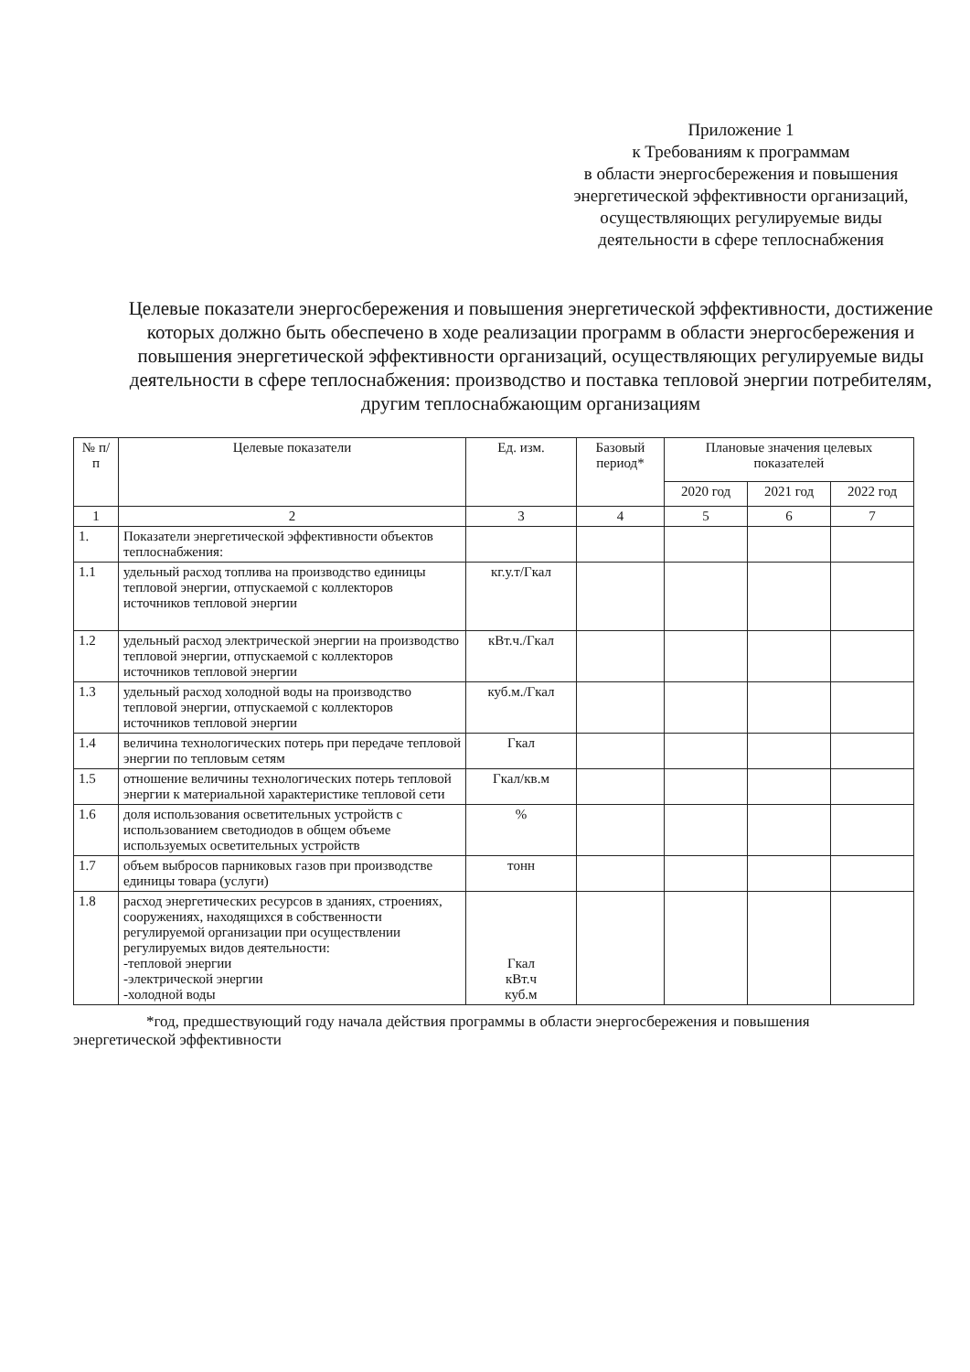Приложение 1
к Требованиям к программам
в области энергосбережения и повышения
энергетической эффективности организаций,
осуществляющих регулируемые виды
деятельности в сфере теплоснабжения
Целевые показатели энергосбережения и повышения энергетической эффективности, достижение которых должно быть обеспечено в ходе реализации программ в области энергосбережения и повышения энергетической эффективности организаций, осуществляющих регулируемые виды деятельности в сфере теплоснабжения: производство и поставка тепловой энергии потребителям, другим теплоснабжающим организациям
| № п/п | Целевые показатели | Ед. изм. | Базовый период* | Плановые значения целевых показателей | | |
| --- | --- | --- | --- | --- | --- | --- |
| | | | | 2020 год | 2021 год | 2022 год |
| 1 | 2 | 3 | 4 | 5 | 6 | 7 |
| 1. | Показатели энергетической эффективности объектов теплоснабжения: | | | | | |
| 1.1 | удельный расход топлива на производство единицы тепловой энергии, отпускаемой с коллекторов источников тепловой энергии | кг.у.т/Гкал | | | | |
| 1.2 | удельный расход электрической энергии на производство тепловой энергии, отпускаемой с коллекторов источников тепловой энергии | кВт.ч./Гкал | | | | |
| 1.3 | удельный расход холодной воды на производство тепловой энергии, отпускаемой с коллекторов источников тепловой энергии | куб.м./Гкал | | | | |
| 1.4 | величина технологических потерь при передаче тепловой энергии по тепловым сетям | Гкал | | | | |
| 1.5 | отношение величины технологических потерь тепловой энергии к материальной характеристике тепловой сети | Гкал/кв.м | | | | |
| 1.6 | доля использования осветительных устройств с использованием светодиодов в общем объеме используемых осветительных устройств | % | | | | |
| 1.7 | объем выбросов парниковых газов при производстве единицы товара (услуги) | тонн | | | | |
| 1.8 | расход энергетических ресурсов в зданиях, строениях, сооружениях, находящихся в собственности регулируемой организации при осуществлении регулируемых видов деятельности: -тепловой энергии -электрической энергии -холодной воды | Гкал кВт.ч куб.м | | | | |
*год, предшествующий году начала действия программы в области энергосбережения и повышения энергетической эффективности